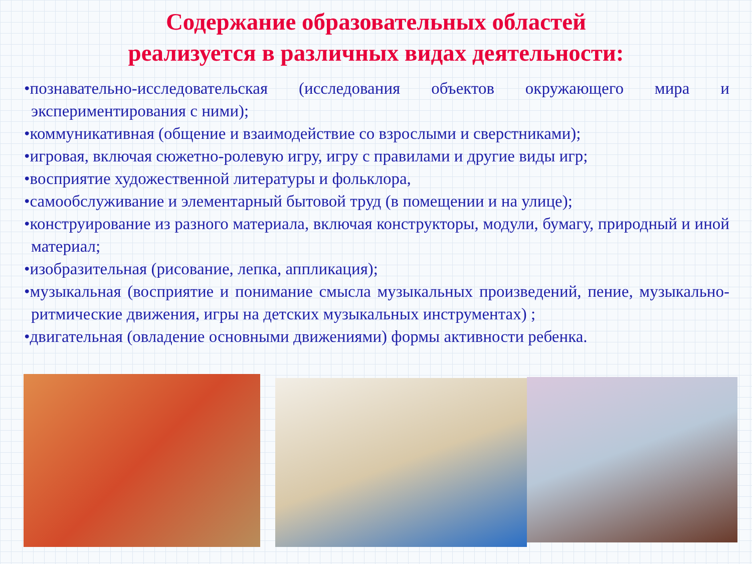Содержание образовательных областей
реализуется в различных видах деятельности:
•познавательно-исследовательская (исследования объектов окружающего мира и экспериментирования с ними);
•коммуникативная (общение и взаимодействие со взрослыми и сверстниками);
•игровая, включая сюжетно-ролевую игру, игру с правилами и другие виды игр;
•восприятие художественной литературы и фольклора,
•самообслуживание и элементарный бытовой труд (в помещении и на улице);
•конструирование из разного материала, включая конструкторы, модули, бумагу, природный и иной материал;
•изобразительная (рисование, лепка, аппликация);
•музыкальная (восприятие и понимание смысла музыкальных произведений, пение, музыкально-ритмические движения, игры на детских музыкальных инструментах) ;
•двигательная (овладение основными движениями) формы активности ребенка.